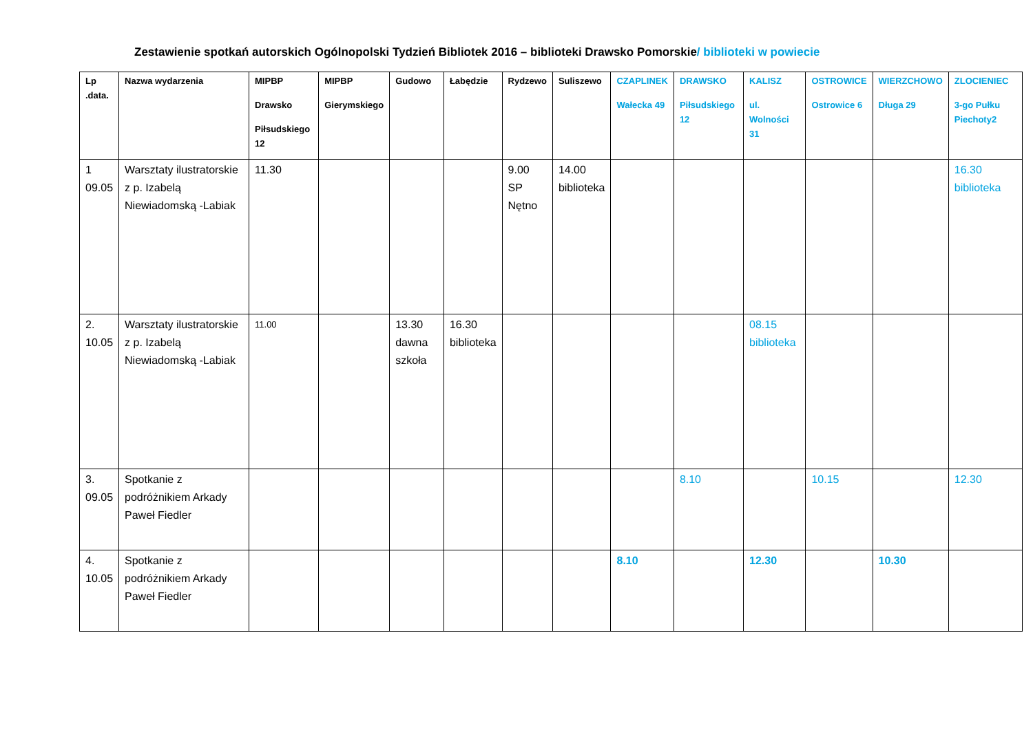Zestawienie spotkań autorskich Ogólnopolski Tydzień Bibliotek 2016 – biblioteki Drawsko Pomorskie/ biblioteki w powiecie
| Lp .data. | Nazwa wydarzenia | MIPBP Drawsko Piłsudskiego 12 | MIPBP Gierymskiego | Gudowo | Łabędzie | Rydzewo | Suliszewo | CZAPLINEK Wałecka 49 | DRAWSKO Piłsudskiego 12 | KALISZ ul. Wolności 31 | OSTROWICE Ostrowice 6 | WIERZCHOWO Długa 29 | ZLOCIENIEC 3-go Pułku Piechoty2 |
| --- | --- | --- | --- | --- | --- | --- | --- | --- | --- | --- | --- | --- | --- |
| 1 09.05 | Warsztaty ilustratorskie z p. Izabelą Niewiadomską -Labiak | 11.30 | | | | 9.00 SP Nętno | 14.00 biblioteka | | | | | | 16.30 biblioteka |
| 2. 10.05 | Warsztaty ilustratorskie z p. Izabelą Niewiadomską -Labiak | 11.00 | | 13.30 dawna szkoła | 16.30 biblioteka | | | | | 08.15 biblioteka | | | |
| 3. 09.05 | Spotkanie z podróżnikiem Arkady Paweł Fiedler | | | | | | | | 8.10 | | 10.15 | | 12.30 |
| 4. 10.05 | Spotkanie z podróżnikiem Arkady Paweł Fiedler | | | | | | | 8.10 | | 12.30 | | 10.30 | |